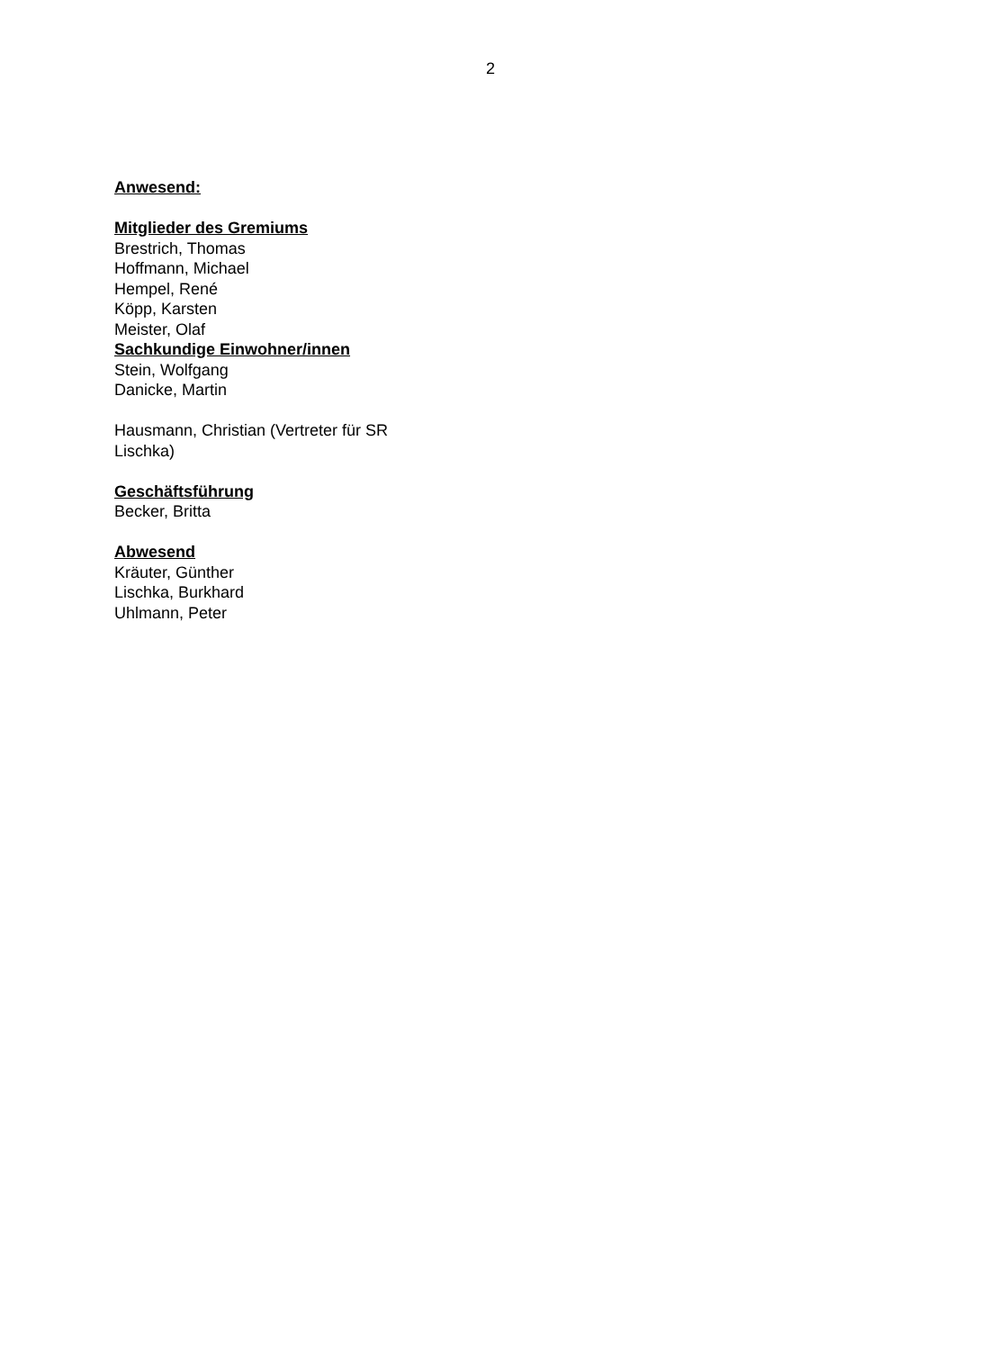2
Anwesend:
Mitglieder des Gremiums
Brestrich, Thomas
Hoffmann, Michael
Hempel, René
Köpp, Karsten
Meister, Olaf
Sachkundige Einwohner/innen
Stein, Wolfgang
Danicke, Martin
Hausmann, Christian (Vertreter für SR Lischka)
Geschäftsführung
Becker, Britta
Abwesend
Kräuter, Günther
Lischka, Burkhard
Uhlmann, Peter